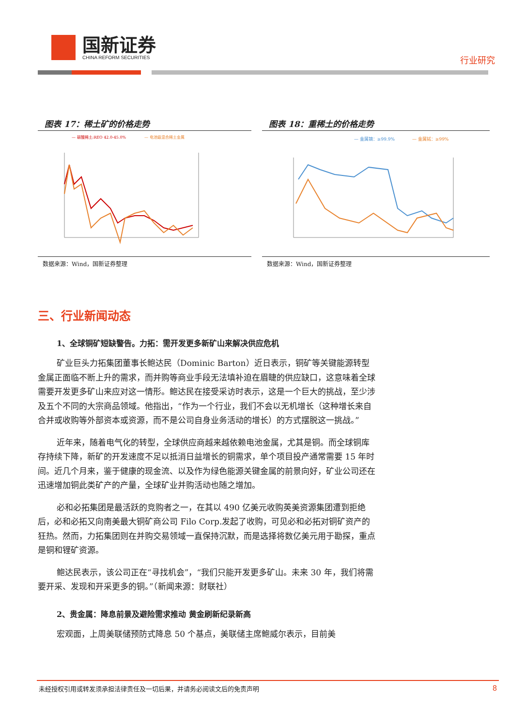国新证券
CHINA REFORM SECURITIES
行业研究
图表 17：稀土矿的价格走势
— 碳酸稀土:REO 42.0-45.0%
— 电池级混合稀土金属
数据来源：Wind，国新证券整理
图表 18：重稀土的价格走势
— 金属镝：≥99.9%
— 金属铽：≥99%
数据来源：Wind，国新证券整理
三、行业新闻动态
1、全球铜矿短缺警告。力拓：需开发更多新矿山来解决供应危机
矿业巨头力拓集团董事长鲍达民（Dominic Barton）近日表示，铜矿等关键能源转型金属正面临不断上升的需求，而并购等商业手段无法填补迫在眉睫的供应缺口，这意味着全球需要开发更多矿山来应对这一情形。鲍达民在接受采访时表示，这是一个巨大的挑战，至少涉及五个不同的大宗商品领域。他指出，“作为一个行业，我们不会以无机增长（这种增长来自合并或收购等外部资本或资源，而不是公司自身业务活动的增长）的方式摆脱这一挑战。”
近年来，随着电气化的转型，全球供应商越来越依赖电池金属，尤其是铜。而全球铜库存持续下降，新矿的开发速度不足以抵消日益增长的铜需求，单个项目投产通常需要 15 年时间。近几个月来，鉴于健康的现金流、以及作为绿色能源关键金属的前景向好，矿业公司还在迅速增加铜此类矿产的产量，全球矿业并购活动也随之增加。
必和必拓集团是最活跃的竞购者之一，在其以 490 亿美元收购英美资源集团遭到拒绝后，必和必拓又向南美最大铜矿商公司 Filo Corp.发起了收购，可见必和必拓对铜矿资产的狂热。然而，力拓集团则在并购交易领域一直保持沉默，而是选择将数亿美元用于勘探，重点是铜和锂矿资源。
鲍达民表示，该公司正在“寻找机会”，“我们只能开发更多矿山。未来 30 年，我们将需要开采、发现和开采更多的铜。”（新闻来源：财联社）
2、贵金属：降息前景及避险需求推动 黄金刷新纪录新高
宏观面，上周美联储预防式降息 50 个基点，美联储主席鲍威尔表示，目前美
未经授权引用或转发须承担法律责任及一切后果，并请务必阅读文后的免责声明 8